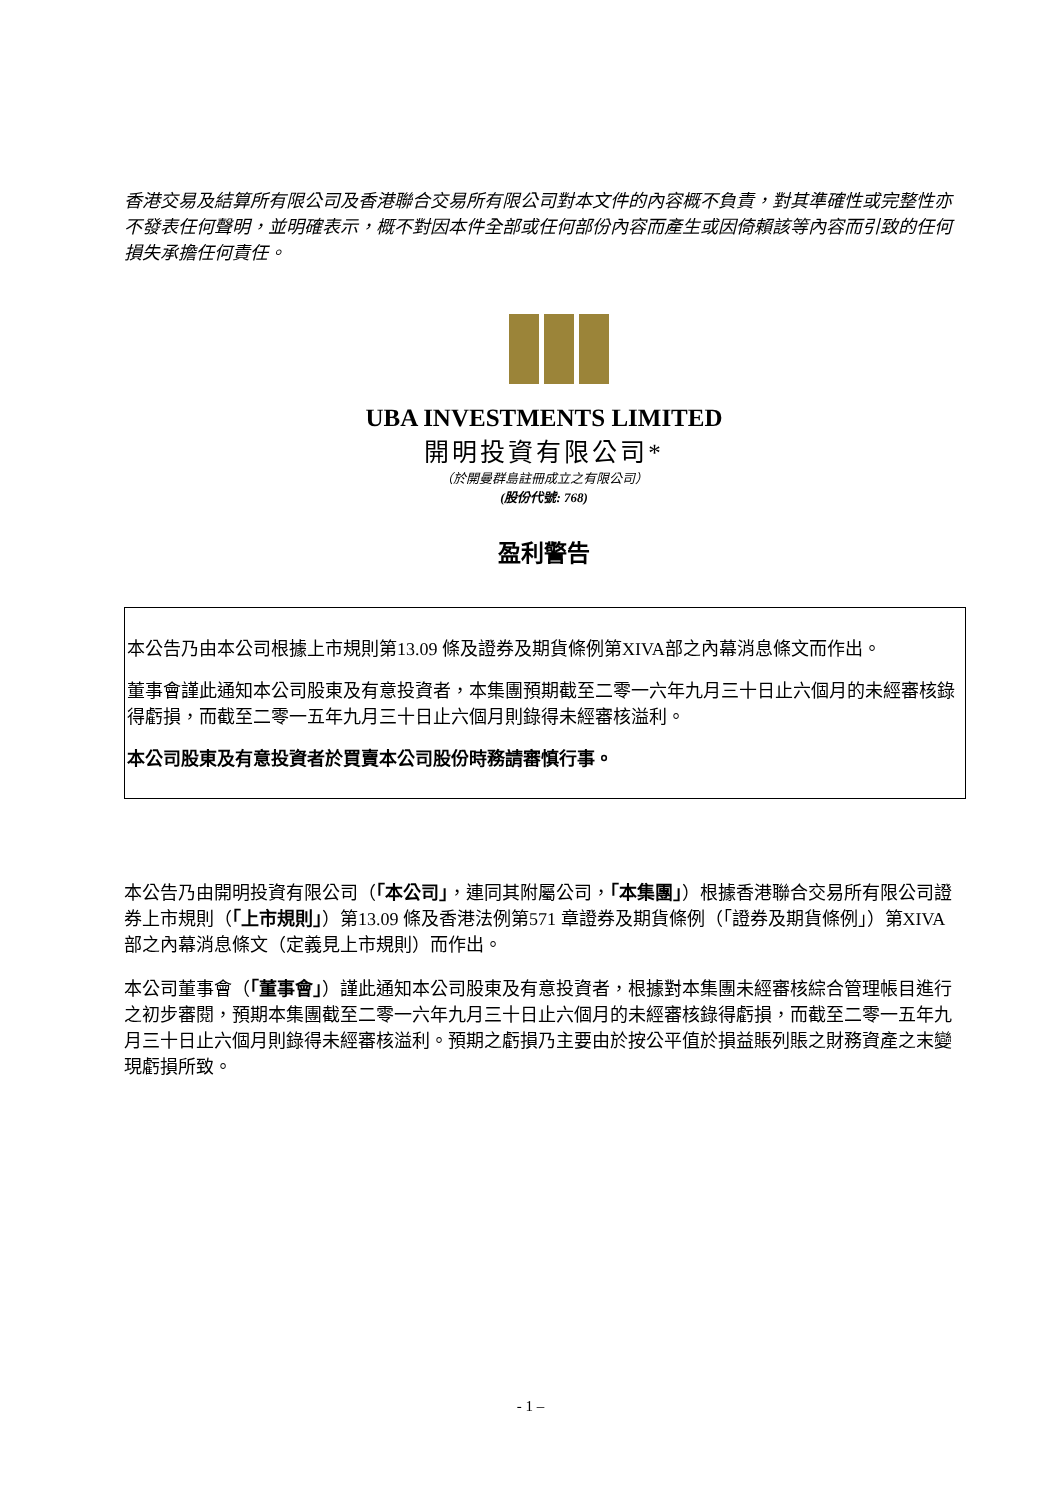香港交易及結算所有限公司及香港聯合交易所有限公司對本文件的內容概不負責，對其準確性或完整性亦不發表任何聲明，並明確表示，概不對因本件全部或任何部份內容而產生或因倚賴該等內容而引致的任何損失承擔任何責任。
UBA INVESTMENTS LIMITED
開明投資有限公司*
（於開曼群島註冊成立之有限公司）
(股份代號: 768)
盈利警告
本公告乃由本公司根據上市規則第13.09 條及證券及期貨條例第XIVA部之內幕消息條文而作出。
董事會謹此通知本公司股東及有意投資者，本集團預期截至二零一六年九月三十日止六個月的未經審核錄得虧損，而截至二零一五年九月三十日止六個月則錄得未經審核溢利。
本公司股東及有意投資者於買賣本公司股份時務請審慎行事。
本公告乃由開明投資有限公司（「本公司」，連同其附屬公司，「本集團」）根據香港聯合交易所有限公司證券上市規則（「上市規則」）第13.09 條及香港法例第571 章證券及期貨條例（「證券及期貨條例」）第XIVA 部之內幕消息條文（定義見上市規則）而作出。
本公司董事會（「董事會」）謹此通知本公司股東及有意投資者，根據對本集團未經審核綜合管理帳目進行之初步審閱，預期本集團截至二零一六年九月三十日止六個月的未經審核錄得虧損，而截至二零一五年九月三十日止六個月則錄得未經審核溢利。預期之虧損乃主要由於按公平值於損益賬列賬之財務資產之末變現虧損所致。
- 1 –